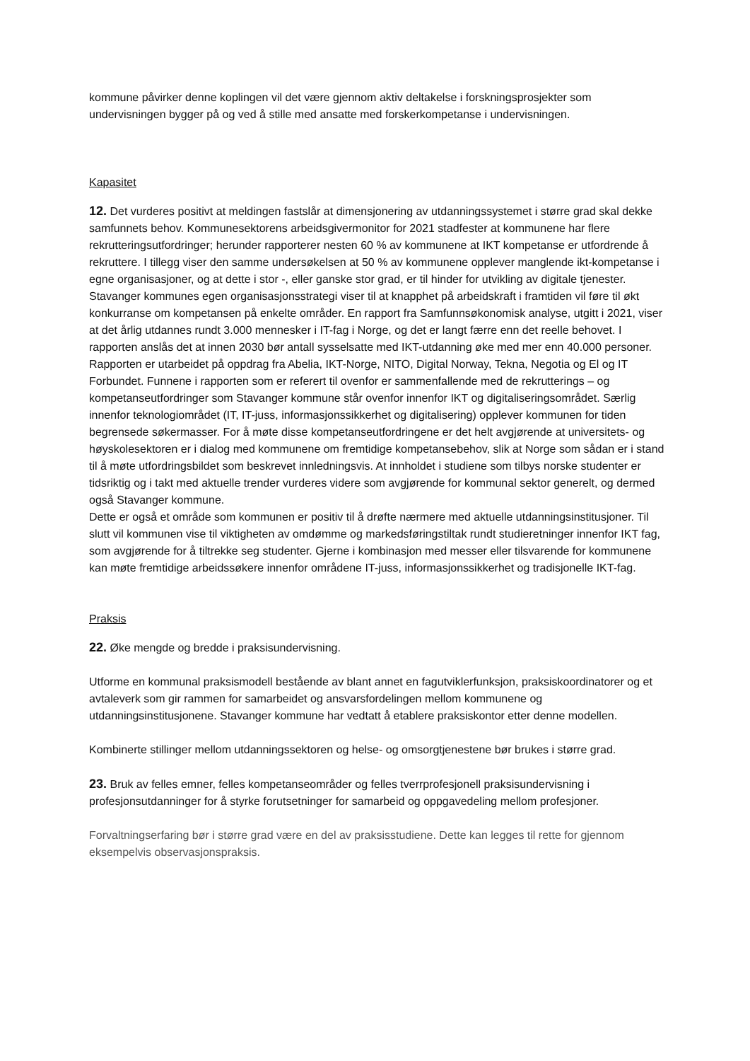kommune påvirker denne koplingen vil det være gjennom aktiv deltakelse i forskningsprosjekter som undervisningen bygger på og ved å stille med ansatte med forskerkompetanse i undervisningen.
Kapasitet
12. Det vurderes positivt at meldingen fastslår at dimensjonering av utdanningssystemet i større grad skal dekke samfunnets behov. Kommunesektorens arbeidsgivermonitor for 2021 stadfester at kommunene har flere rekrutteringsutfordringer; herunder rapporterer nesten 60 % av kommunene at IKT kompetanse er utfordrende å rekruttere. I tillegg viser den samme undersøkelsen at 50 % av kommunene opplever manglende ikt-kompetanse i egne organisasjoner, og at dette i stor -, eller ganske stor grad, er til hinder for utvikling av digitale tjenester.
Stavanger kommunes egen organisasjonsstrategi viser til at knapphet på arbeidskraft i framtiden vil føre til økt konkurranse om kompetansen på enkelte områder. En rapport fra Samfunnsøkonomisk analyse, utgitt i 2021, viser at det årlig utdannes rundt 3.000 mennesker i IT-fag i Norge, og det er langt færre enn det reelle behovet. I rapporten anslås det at innen 2030 bør antall sysselsatte med IKT-utdanning øke med mer enn 40.000 personer. Rapporten er utarbeidet på oppdrag fra Abelia, IKT-Norge, NITO, Digital Norway, Tekna, Negotia og El og IT Forbundet. Funnene i rapporten som er referert til ovenfor er sammenfallende med de rekrutterings – og kompetanseutfordringer som Stavanger kommune står ovenfor innenfor IKT og digitaliseringsområdet. Særlig innenfor teknologiområdet (IT, IT-juss, informasjonssikkerhet og digitalisering) opplever kommunen for tiden begrensede søkermasser. For å møte disse kompetanseutfordringene er det helt avgjørende at universitets- og høyskolesektoren er i dialog med kommunene om fremtidige kompetansebehov, slik at Norge som sådan er i stand til å møte utfordringsbildet som beskrevet innledningsvis. At innholdet i studiene som tilbys norske studenter er tidsriktig og i takt med aktuelle trender vurderes videre som avgjørende for kommunal sektor generelt, og dermed også Stavanger kommune.
Dette er også et område som kommunen er positiv til å drøfte nærmere med aktuelle utdanningsinstitusjoner. Til slutt vil kommunen vise til viktigheten av omdømme og markedsføringstiltak rundt studieretninger innenfor IKT fag, som avgjørende for å tiltrekke seg studenter. Gjerne i kombinasjon med messer eller tilsvarende for kommunene kan møte fremtidige arbeidssøkere innenfor områdene IT-juss, informasjonssikkerhet og tradisjonelle IKT-fag.
Praksis
22. Øke mengde og bredde i praksisundervisning.
Utforme en kommunal praksismodell bestående av blant annet en fagutviklerfunksjon, praksiskoordinatorer og et avtaleverk som gir rammen for samarbeidet og ansvarsfordelingen mellom kommunene og utdanningsinstitusjonene. Stavanger kommune har vedtatt å etablere praksiskontor etter denne modellen.
Kombinerte stillinger mellom utdanningssektoren og helse- og omsorgtjenestene bør brukes i større grad.
23. Bruk av felles emner, felles kompetanseområder og felles tverrprofesjonell praksisundervisning i profesjonsutdanninger for å styrke forutsetninger for samarbeid og oppgavedeling mellom profesjoner.
Forvaltningserfaring bør i større grad være en del av praksisstudiene. Dette kan legges til rette for gjennom eksempelvis observasjonspraksis.